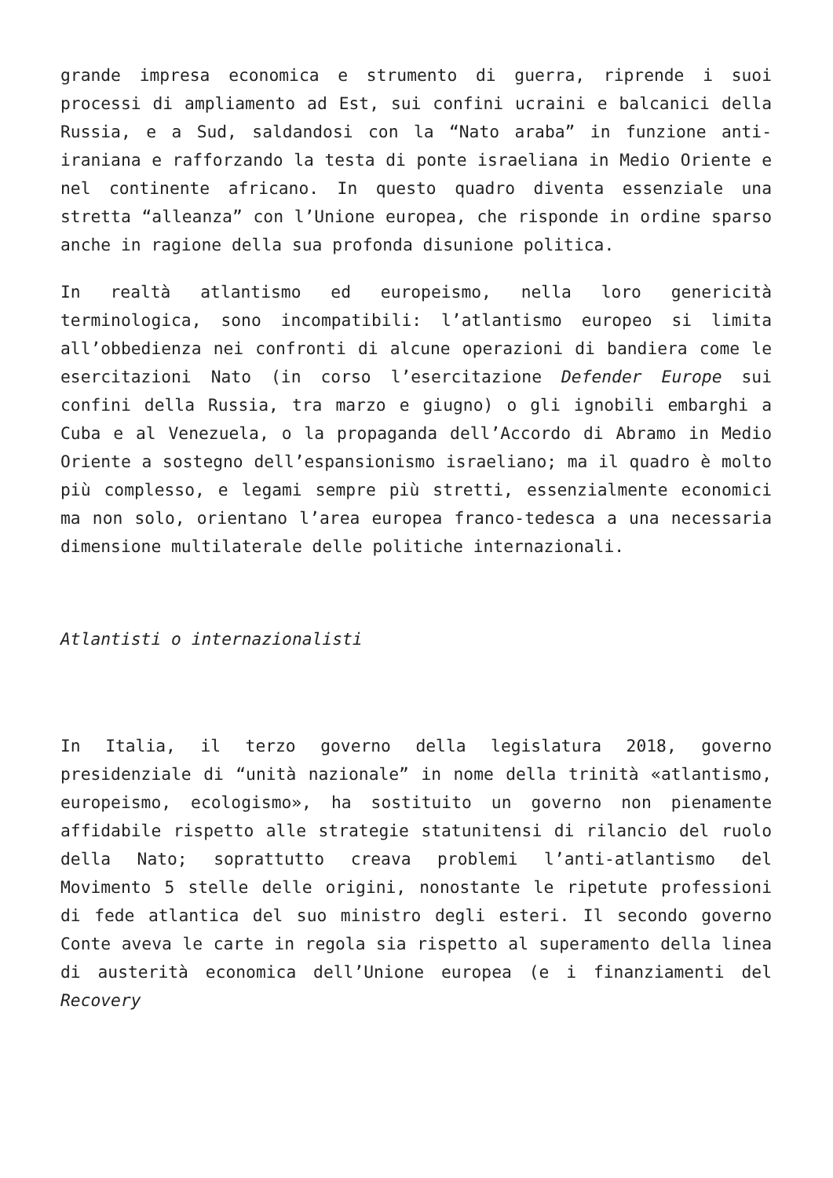grande impresa economica e strumento di guerra, riprende i suoi processi di ampliamento ad Est, sui confini ucraini e balcanici della Russia, e a Sud, saldandosi con la “Nato araba” in funzione anti-iraniana e rafforzando la testa di ponte israeliana in Medio Oriente e nel continente africano. In questo quadro diventa essenziale una stretta “alleanza” con l’Unione europea, che risponde in ordine sparso anche in ragione della sua profonda disunione politica.
In realtà atlantismo ed europeismo, nella loro genericità terminologica, sono incompatibili: l’atlantismo europeo si limita all’obbedienza nei confronti di alcune operazioni di bandiera come le esercitazioni Nato (in corso l’esercitazione Defender Europe sui confini della Russia, tra marzo e giugno) o gli ignobili embarghi a Cuba e al Venezuela, o la propaganda dell’Accordo di Abramo in Medio Oriente a sostegno dell’espansionismo israeliano; ma il quadro è molto più complesso, e legami sempre più stretti, essenzialmente economici ma non solo, orientano l’area europea franco-tedesca a una necessaria dimensione multilaterale delle politiche internazionali.
Atlantisti o internazionalisti
In Italia, il terzo governo della legislatura 2018, governo presidenziale di “unità nazionale” in nome della trinità «atlantismo, europeismo, ecologismo», ha sostituito un governo non pienamente affidabile rispetto alle strategie statunitensi di rilancio del ruolo della Nato; soprattutto creava problemi l’anti-atlantismo del Movimento 5 stelle delle origini, nonostante le ripetute professioni di fede atlantica del suo ministro degli esteri. Il secondo governo Conte aveva le carte in regola sia rispetto al superamento della linea di austerità economica dell’Unione europea (e i finanziamenti del Recovery